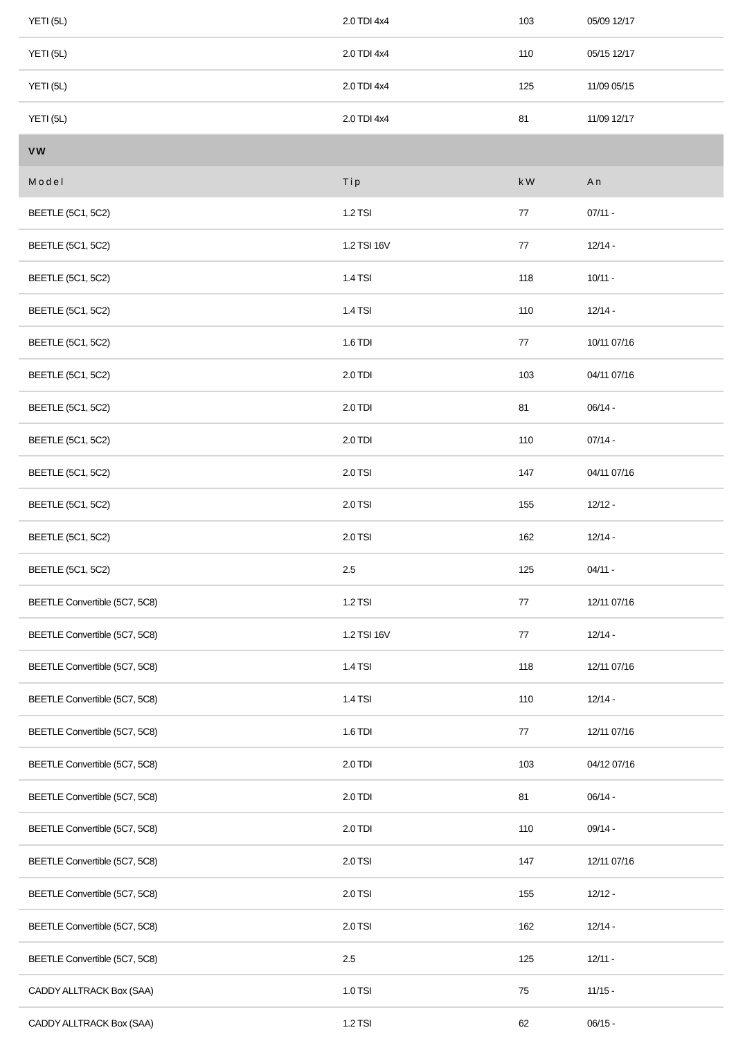| YETI (5L) | 2.0 TDI 4x4 | 103 | 05/09 12/17 |
| YETI (5L) | 2.0 TDI 4x4 | 110 | 05/15 12/17 |
| YETI (5L) | 2.0 TDI 4x4 | 125 | 11/09 05/15 |
| YETI (5L) | 2.0 TDI 4x4 | 81 | 11/09 12/17 |
| VW | | | |
| Model | Tip | kW | An |
| BEETLE (5C1, 5C2) | 1.2 TSI | 77 | 07/11 - |
| BEETLE (5C1, 5C2) | 1.2 TSI 16V | 77 | 12/14 - |
| BEETLE (5C1, 5C2) | 1.4 TSI | 118 | 10/11 - |
| BEETLE (5C1, 5C2) | 1.4 TSI | 110 | 12/14 - |
| BEETLE (5C1, 5C2) | 1.6 TDI | 77 | 10/11 07/16 |
| BEETLE (5C1, 5C2) | 2.0 TDI | 103 | 04/11 07/16 |
| BEETLE (5C1, 5C2) | 2.0 TDI | 81 | 06/14 - |
| BEETLE (5C1, 5C2) | 2.0 TDI | 110 | 07/14 - |
| BEETLE (5C1, 5C2) | 2.0 TSI | 147 | 04/11 07/16 |
| BEETLE (5C1, 5C2) | 2.0 TSI | 155 | 12/12 - |
| BEETLE (5C1, 5C2) | 2.0 TSI | 162 | 12/14 - |
| BEETLE (5C1, 5C2) | 2.5 | 125 | 04/11 - |
| BEETLE Convertible (5C7, 5C8) | 1.2 TSI | 77 | 12/11 07/16 |
| BEETLE Convertible (5C7, 5C8) | 1.2 TSI 16V | 77 | 12/14 - |
| BEETLE Convertible (5C7, 5C8) | 1.4 TSI | 118 | 12/11 07/16 |
| BEETLE Convertible (5C7, 5C8) | 1.4 TSI | 110 | 12/14 - |
| BEETLE Convertible (5C7, 5C8) | 1.6 TDI | 77 | 12/11 07/16 |
| BEETLE Convertible (5C7, 5C8) | 2.0 TDI | 103 | 04/12 07/16 |
| BEETLE Convertible (5C7, 5C8) | 2.0 TDI | 81 | 06/14 - |
| BEETLE Convertible (5C7, 5C8) | 2.0 TDI | 110 | 09/14 - |
| BEETLE Convertible (5C7, 5C8) | 2.0 TSI | 147 | 12/11 07/16 |
| BEETLE Convertible (5C7, 5C8) | 2.0 TSI | 155 | 12/12 - |
| BEETLE Convertible (5C7, 5C8) | 2.0 TSI | 162 | 12/14 - |
| BEETLE Convertible (5C7, 5C8) | 2.5 | 125 | 12/11 - |
| CADDY ALLTRACK Box (SAA) | 1.0 TSI | 75 | 11/15 - |
| CADDY ALLTRACK Box (SAA) | 1.2 TSI | 62 | 06/15 - |